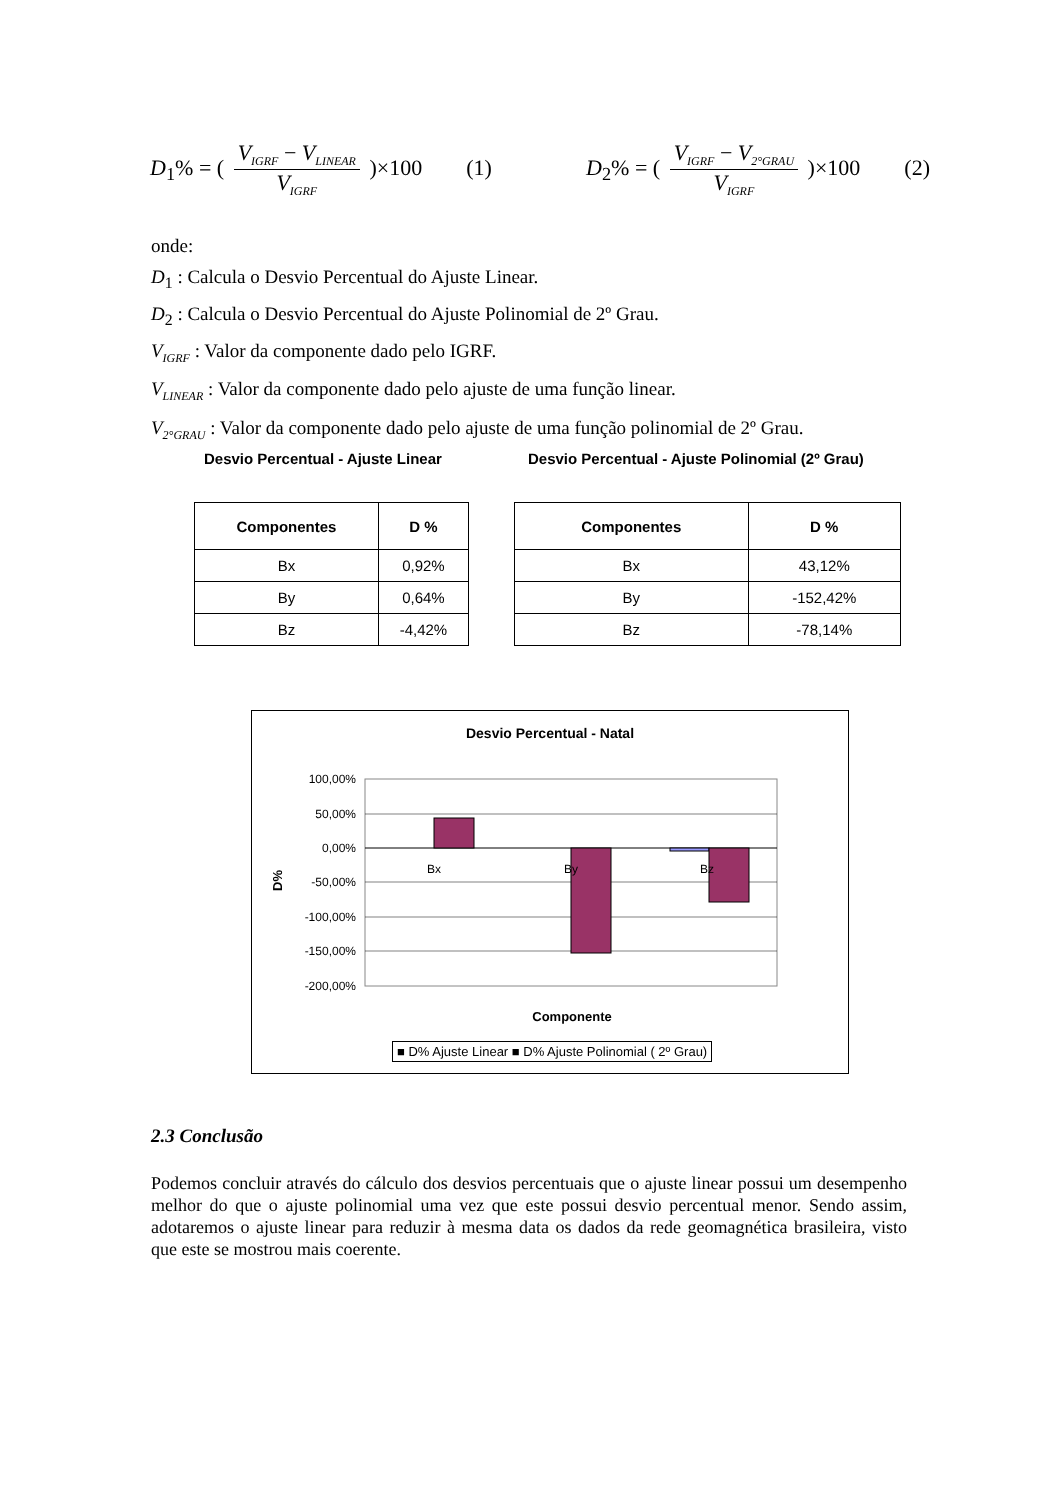D<sub>1</sub>% = ( V<sub>IGRF</sub> − V<sub>LINEAR</sub> V<sub>IGRF</sub> )×100 (1)
D<sub>2</sub>% = ( V<sub>IGRF</sub> − V<sub>2°GRAU</sub> V<sub>IGRF</sub> )×100 (2)
onde:
D<sub>1</sub> : Calcula o Desvio Percentual do Ajuste Linear.
D<sub>2</sub> : Calcula o Desvio Percentual do Ajuste Polinomial de 2º Grau.
V<sub>IGRF</sub> : Valor da componente dado pelo IGRF.
V<sub>LINEAR</sub> : Valor da componente dado pelo ajuste de uma função linear.
V<sub>2°GRAU</sub> : Valor da componente dado pelo ajuste de uma função polinomial de 2º Grau.
Desvio Percentual - Ajuste Linear
Desvio Percentual - Ajuste Polinomial (2º Grau)
| Componentes | D % |
| --- | --- |
| Bx | 0,92% |
| By | 0,64% |
| Bz | -4,42% |
| Componentes | D % |
| --- | --- |
| Bx | 43,12% |
| By | -152,42% |
| Bz | -78,14% |
Desvio Percentual - Natal
100,00%
50,00%
0,00%
-50,00%
-100,00%
-150,00%
-200,00%
Bx
By
Bz
D%
Componente
■ D% Ajuste Linear ■ D% Ajuste Polinomial ( 2º Grau)
2.3 Conclusão
Podemos concluir através do cálculo dos desvios percentuais que o ajuste linear possui um desempenho melhor do que o ajuste polinomial uma vez que este possui desvio percentual menor. Sendo assim, adotaremos o ajuste linear para reduzir à mesma data os dados da rede geomagnética brasileira, visto que este se mostrou mais coerente.